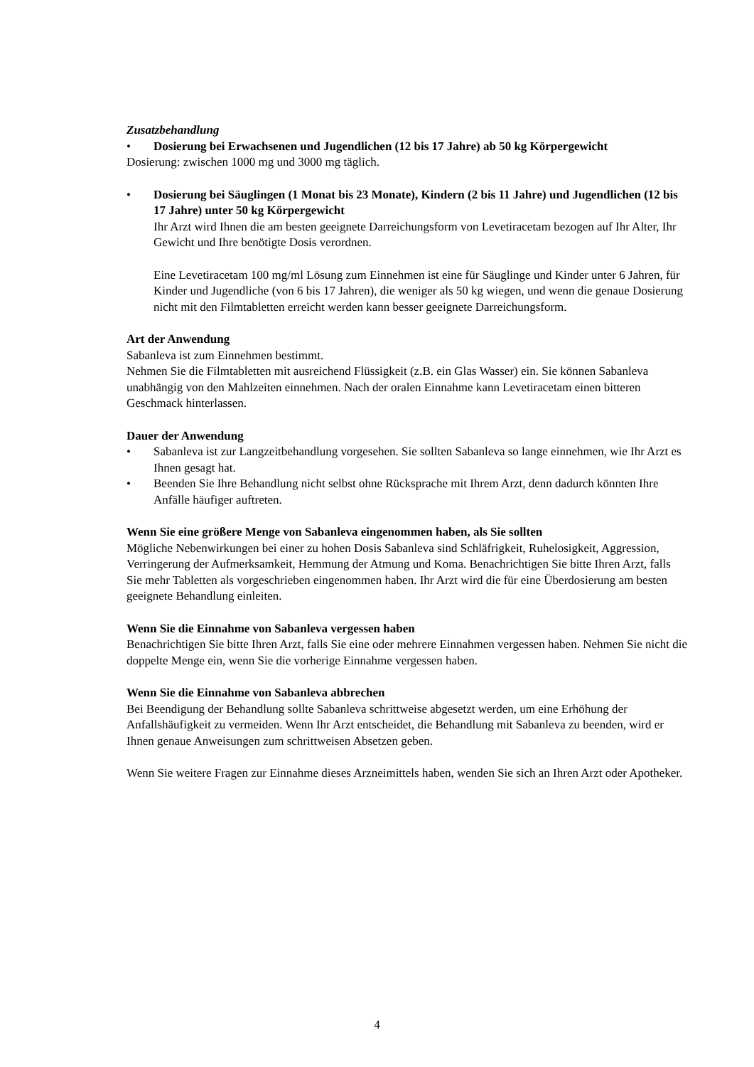Zusatzbehandlung
• Dosierung bei Erwachsenen und Jugendlichen (12 bis 17 Jahre) ab 50 kg Körpergewicht
Dosierung: zwischen 1000 mg und 3000 mg täglich.
• Dosierung bei Säuglingen (1 Monat bis 23 Monate), Kindern (2 bis 11 Jahre) und Jugendlichen (12 bis 17 Jahre) unter 50 kg Körpergewicht
Ihr Arzt wird Ihnen die am besten geeignete Darreichungsform von Levetiracetam bezogen auf Ihr Alter, Ihr Gewicht und Ihre benötigte Dosis verordnen.
Eine Levetiracetam 100 mg/ml Lösung zum Einnehmen ist eine für Säuglinge und Kinder unter 6 Jahren, für Kinder und Jugendliche (von 6 bis 17 Jahren), die weniger als 50 kg wiegen, und wenn die genaue Dosierung nicht mit den Filmtabletten erreicht werden kann besser geeignete Darreichungsform.
Art der Anwendung
Sabanleva ist zum Einnehmen bestimmt.
Nehmen Sie die Filmtabletten mit ausreichend Flüssigkeit (z.B. ein Glas Wasser) ein. Sie können Sabanleva unabhängig von den Mahlzeiten einnehmen. Nach der oralen Einnahme kann Levetiracetam einen bitteren Geschmack hinterlassen.
Dauer der Anwendung
• Sabanleva ist zur Langzeitbehandlung vorgesehen. Sie sollten Sabanleva so lange einnehmen, wie Ihr Arzt es Ihnen gesagt hat.
• Beenden Sie Ihre Behandlung nicht selbst ohne Rücksprache mit Ihrem Arzt, denn dadurch könnten Ihre Anfälle häufiger auftreten.
Wenn Sie eine größere Menge von Sabanleva eingenommen haben, als Sie sollten
Mögliche Nebenwirkungen bei einer zu hohen Dosis Sabanleva sind Schläfrigkeit, Ruhelosigkeit, Aggression, Verringerung der Aufmerksamkeit, Hemmung der Atmung und Koma. Benachrichtigen Sie bitte Ihren Arzt, falls Sie mehr Tabletten als vorgeschrieben eingenommen haben. Ihr Arzt wird die für eine Überdosierung am besten geeignete Behandlung einleiten.
Wenn Sie die Einnahme von Sabanleva vergessen haben
Benachrichtigen Sie bitte Ihren Arzt, falls Sie eine oder mehrere Einnahmen vergessen haben. Nehmen Sie nicht die doppelte Menge ein, wenn Sie die vorherige Einnahme vergessen haben.
Wenn Sie die Einnahme von Sabanleva abbrechen
Bei Beendigung der Behandlung sollte Sabanleva schrittweise abgesetzt werden, um eine Erhöhung der Anfallshäufigkeit zu vermeiden. Wenn Ihr Arzt entscheidet, die Behandlung mit Sabanleva zu beenden, wird er Ihnen genaue Anweisungen zum schrittweisen Absetzen geben.
Wenn Sie weitere Fragen zur Einnahme dieses Arzneimittels haben, wenden Sie sich an Ihren Arzt oder Apotheker.
4